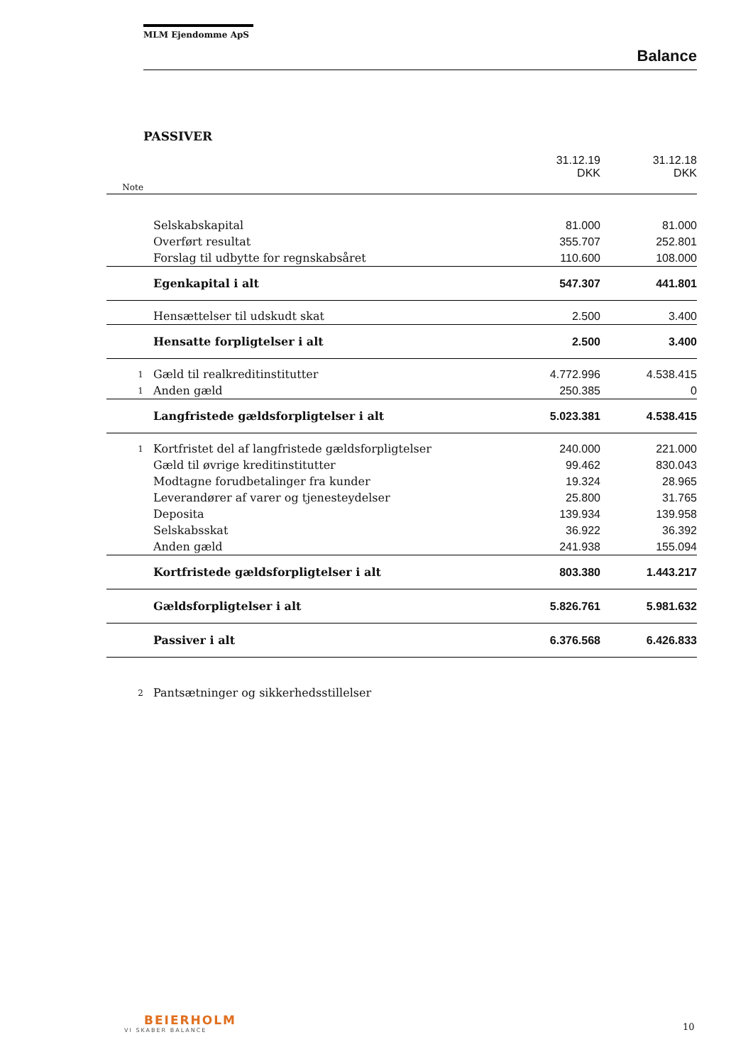MLM Ejendomme ApS
Balance
PASSIVER
| | | 31.12.19 DKK | 31.12.18 DKK |
| --- | --- | --- | --- |
| Note | | | |
| | Selskabskapital | 81.000 | 81.000 |
| | Overført resultat | 355.707 | 252.801 |
| | Forslag til udbytte for regnskabsåret | 110.600 | 108.000 |
| | Egenkapital i alt | 547.307 | 441.801 |
| | Hensættelser til udskudt skat | 2.500 | 3.400 |
| | Hensatte forpligtelser i alt | 2.500 | 3.400 |
| 1 | Gæld til realkreditinstitutter | 4.772.996 | 4.538.415 |
| 1 | Anden gæld | 250.385 | 0 |
| | Langfristede gældsforpligtelser i alt | 5.023.381 | 4.538.415 |
| 1 | Kortfristet del af langfristede gældsforpligtelser | 240.000 | 221.000 |
| | Gæld til øvrige kreditinstitutter | 99.462 | 830.043 |
| | Modtagne forudbetalinger fra kunder | 19.324 | 28.965 |
| | Leverandører af varer og tjenesteydelser | 25.800 | 31.765 |
| | Deposita | 139.934 | 139.958 |
| | Selskabsskat | 36.922 | 36.392 |
| | Anden gæld | 241.938 | 155.094 |
| | Kortfristede gældsforpligtelser i alt | 803.380 | 1.443.217 |
| | Gældsforpligtelser i alt | 5.826.761 | 5.981.632 |
| | Passiver i alt | 6.376.568 | 6.426.833 |
| 2 | Pantsætninger og sikkerhedsstillelser | | |
BEIERHOLM
VI SKABER BALANCE
10